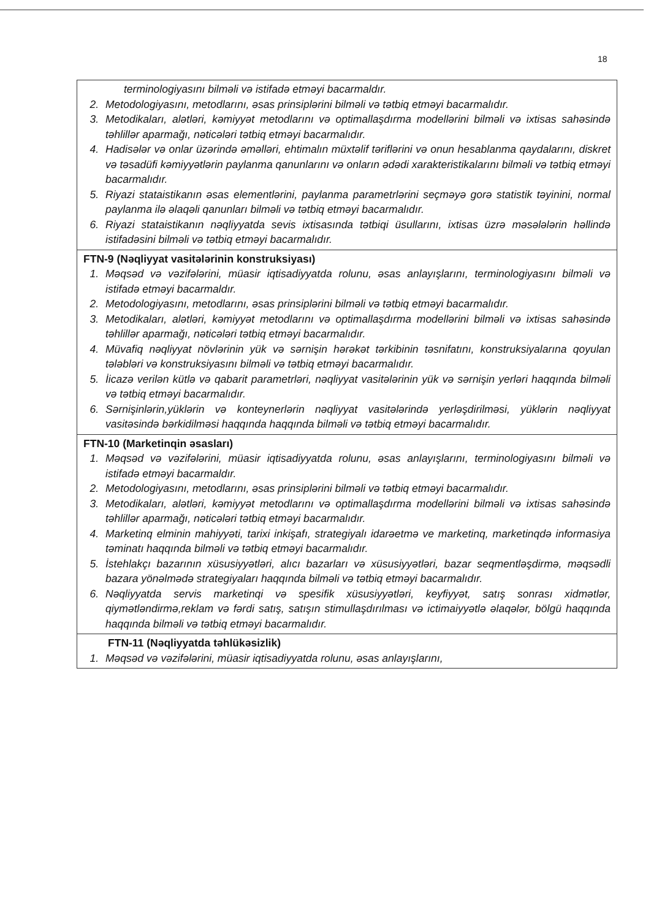18
| terminologiyasını bilməli və istifadə etməyi bacarmaldır. 2. Metodologiyasını, metodlarını, əsas prinsiplərini bilməli və tətbiq etməyi bacarmalıdır. 3. Metodikaları, alətləri, kəmiyyət metodlarını və optimallaşdırma modellərini bilməli və ixtisas sahəsində təhlillər aparmağı, nəticələri tətbiq etməyi bacarmalıdır. 4. Hadisələr və onlar üzərində əməlləri, ehtimalın müxtəlif təriflərini və onun hesablanma qaydalarını, diskret və təsadüfi kəmiyyətlərin paylanma qanunlarını və onların ədədi xarakteristikalarını bilməli və tətbiq etməyi bacarmalıdır. 5. Riyazi stataistikanın əsas elementlərini, paylanma parametrlərini seçməyə gorə statistik təyinini, normal paylanma ilə əlaqəli qanunları bilməli və tətbiq etməyi bacarmalıdır. 6. Riyazi stataistikanın nəqliyyatda sevis ixtisasında tətbiqi üsullarını, ixtisas üzrə məsələlərin həllində istifadəsini bilməli və tətbiq etməyi bacarmalıdır. |
| FTN-9 (Nəqliyyat vasitələrinin konstruksiyası) 1. Məqsəd və vəzifələrini, müasir iqtisadiyyatda rolunu, əsas anlayışlarını, terminologiyasını bilməli və istifadə etməyi bacarmaldır. 2. Metodologiyasını, metodlarını, əsas prinsiplərini bilməli və tətbiq etməyi bacarmalıdır. 3. Metodikaları, alətləri, kəmiyyət metodlarını və optimallaşdırma modellərini bilməli və ixtisas sahəsində təhlillər aparmağı, nəticələri tətbiq etməyi bacarmalıdır. 4. Müvafiq nəqliyyat növlərinin yük və sərnişin hərəkət tərkibinin təsnifatını, konstruksiyalarına qoyulan tələbləri və konstruksiyasını bilməli və tətbiq etməyi bacarmalıdır. 5. İicazə verilən kütlə və qabarit parametrləri, nəqliyyat vasitələrinin yük və sərnişin yerləri haqqında bilməli və tətbiq etməyi bacarmalıdır. 6. Sərnişinlərin,yüklərin və konteynerlərin nəqliyyat vasitələrində yerləşdirilməsi, yüklərin nəqliyyat vasitəsində bərkidilməsi haqqında haqqında bilməli və tətbiq etməyi bacarmalıdır. |
| FTN-10 (Marketinqin əsasları) 1. Məqsəd və vəzifələrini, müasir iqtisadiyyatda rolunu, əsas anlayışlarını, terminologiyasını bilməli və istifadə etməyi bacarmaldır. 2. Metodologiyasını, metodlarını, əsas prinsiplərini bilməli və tətbiq etməyi bacarmalıdır. 3. Metodikaları, alətləri, kəmiyyət metodlarını və optimallaşdırma modellərini bilməli və ixtisas sahəsində təhlillər aparmağı, nəticələri tətbiq etməyi bacarmalıdır. 4. Marketinq elminin mahiyyəti, tarixi inkişafı, strategiyalı idarəetmə ve marketinq, marketinqdə informasiya təminatı haqqında bilməli və tətbiq etməyi bacarmalıdır. 5. İstehlakçı bazarının xüsusiyyətləri, alıcı bazarları və xüsusiyyətləri, bazar seqmentləşdirmə, məqsədli bazara yönəlmədə strategiyaları haqqında bilməli və tətbiq etməyi bacarmalıdır. 6. Nəqliyyatda servis marketinqi və spesifik xüsusiyyətləri, keyfiyyət, satış sonrası xidmətlər, qiymətləndirmə,reklam və fərdi satış, satışın stimullaşdırılması və ictimaiyyətlə əlaqələr, bölgü haqqında haqqında bilməli və tətbiq etməyi bacarmalıdır. |
| FTN-11 (Nəqliyyatda təhlükəsizlik) 1. Məqsəd və vəzifələrini, müasir iqtisadiyyatda rolunu, əsas anlayışlarını, |